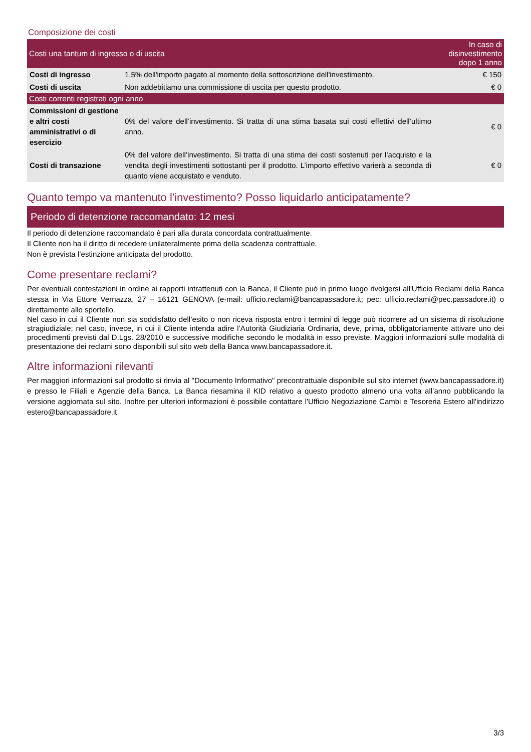Composizione dei costi
| Costi una tantum di ingresso o di uscita | | In caso di disinvestimento dopo 1 anno |
| --- | --- | --- |
| Costi di ingresso | 1,5% dell'importo pagato al momento della sottoscrizione dell'investimento. | € 150 |
| Costi di uscita | Non addebitiamo una commissione di uscita per questo prodotto. | € 0 |
| Costi correnti registrati ogni anno | | |
| Commissioni di gestione e altri costi amministrativi o di esercizio | 0% del valore dell’investimento. Si tratta di una stima basata sui costi effettivi dell’ultimo anno. | € 0 |
| Costi di transazione | 0% del valore dell’investimento. Si tratta di una stima dei costi sostenuti per l’acquisto e la vendita degli investimenti sottostanti per il prodotto. L’importo effettivo varierà a seconda di quanto viene acquistato e venduto. | € 0 |
Quanto tempo va mantenuto l'investimento? Posso liquidarlo anticipatamente?
Periodo di detenzione raccomandato: 12 mesi
Il periodo di detenzione raccomandato è pari alla durata concordata contrattualmente.
Il Cliente non ha il diritto di recedere unilateralmente prima della scadenza contrattuale.
Non è prevista l’estinzione anticipata del prodotto.
Come presentare reclami?
Per eventuali contestazioni in ordine ai rapporti intrattenuti con la Banca, il Cliente può in primo luogo rivolgersi all'Ufficio Reclami della Banca stessa in Via Ettore Vernazza, 27 – 16121 GENOVA (e-mail: ufficio.reclami@bancapassadore.it; pec: ufficio.reclami@pec.passadore.it) o direttamente allo sportello.
Nel caso in cui il Cliente non sia soddisfatto dell’esito o non riceva risposta entro i termini di legge può ricorrere ad un sistema di risoluzione stragiudiziale; nel caso, invece, in cui il Cliente intenda adire l’Autorità Giudiziaria Ordinaria, deve, prima, obbligatoriamente attivare uno dei procedimenti previsti dal D.Lgs. 28/2010 e successive modifiche secondo le modalità in esso previste. Maggiori informazioni sulle modalità di presentazione dei reclami sono disponibili sul sito web della Banca www.bancapassadore.it.
Altre informazioni rilevanti
Per maggiori informazioni sul prodotto si rinvia al "Documento Informativo" precontrattuale disponibile sul sito internet (www.bancapassadore.it) e presso le Filiali e Agenzie della Banca. La Banca riesamina il KID relativo a questo prodotto almeno una volta all’anno pubblicando la versione aggiornata sul sito. Inoltre per ulteriori informazioni è possibile contattare l'Ufficio Negoziazione Cambi e Tesoreria Estero all'indirizzo estero@bancapassadore.it
3/3